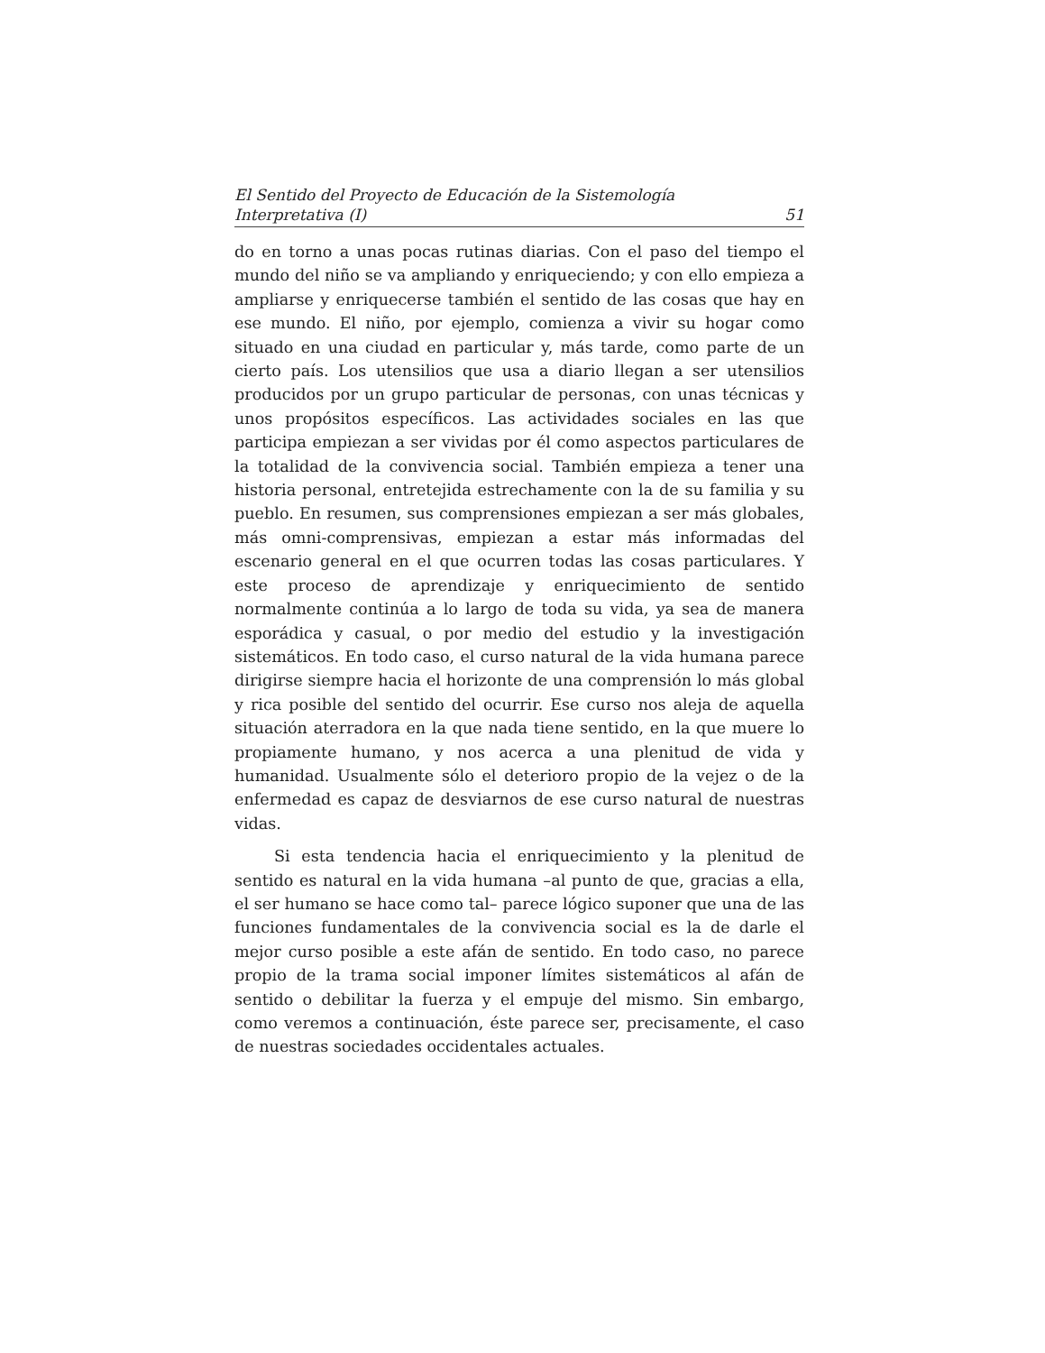El Sentido del Proyecto de Educación de la Sistemología
Interpretativa (I) 51
do en torno a unas pocas rutinas diarias. Con el paso del tiempo el mundo del niño se va ampliando y enriqueciendo; y con ello empieza a ampliarse y enriquecerse también el sentido de las cosas que hay en ese mundo. El niño, por ejemplo, comienza a vivir su hogar como situado en una ciudad en particular y, más tarde, como parte de un cierto país. Los utensilios que usa a diario llegan a ser utensilios producidos por un grupo particular de personas, con unas técnicas y unos propósitos específicos. Las actividades sociales en las que participa empiezan a ser vividas por él como aspectos particulares de la totalidad de la convivencia social. También empieza a tener una historia personal, entretejida estrechamente con la de su familia y su pueblo. En resumen, sus comprensiones empiezan a ser más globales, más omni-comprensivas, empiezan a estar más informadas del escenario general en el que ocurren todas las cosas particulares. Y este proceso de aprendizaje y enriquecimiento de sentido normalmente continúa a lo largo de toda su vida, ya sea de manera esporádica y casual, o por medio del estudio y la investigación sistemáticos. En todo caso, el curso natural de la vida humana parece dirigirse siempre hacia el horizonte de una comprensión lo más global y rica posible del sentido del ocurrir. Ese curso nos aleja de aquella situación aterradora en la que nada tiene sentido, en la que muere lo propiamente humano, y nos acerca a una plenitud de vida y humanidad. Usualmente sólo el deterioro propio de la vejez o de la enfermedad es capaz de desviarnos de ese curso natural de nuestras vidas.
Si esta tendencia hacia el enriquecimiento y la plenitud de sentido es natural en la vida humana –al punto de que, gracias a ella, el ser humano se hace como tal– parece lógico suponer que una de las funciones fundamentales de la convivencia social es la de darle el mejor curso posible a este afán de sentido. En todo caso, no parece propio de la trama social imponer límites sistemáticos al afán de sentido o debilitar la fuerza y el empuje del mismo. Sin embargo, como veremos a continuación, éste parece ser, precisamente, el caso de nuestras sociedades occidentales actuales.